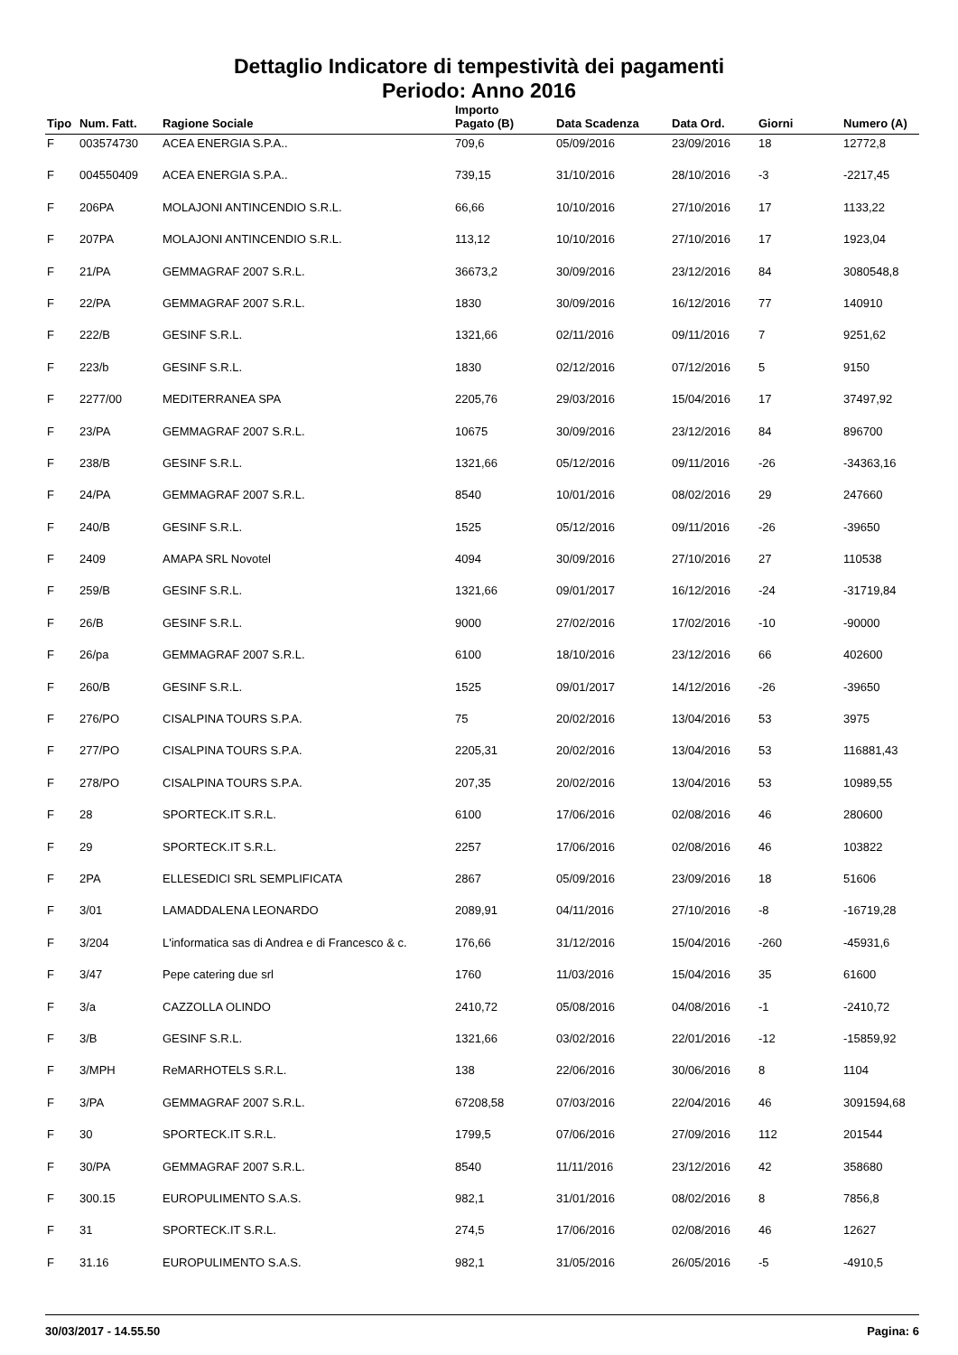Dettaglio Indicatore di tempestività dei pagamenti
Periodo: Anno 2016
| Tipo | Num. Fatt. | Ragione Sociale | Importo Pagato (B) | Data Scadenza | Data Ord. | Giorni | Numero (A) |
| --- | --- | --- | --- | --- | --- | --- | --- |
| F | 003574730 | ACEA ENERGIA S.P.A.. | 709,6 | 05/09/2016 | 23/09/2016 | 18 | 12772,8 |
| F | 004550409 | ACEA ENERGIA S.P.A.. | 739,15 | 31/10/2016 | 28/10/2016 | -3 | -2217,45 |
| F | 206PA | MOLAJONI ANTINCENDIO S.R.L. | 66,66 | 10/10/2016 | 27/10/2016 | 17 | 1133,22 |
| F | 207PA | MOLAJONI ANTINCENDIO S.R.L. | 113,12 | 10/10/2016 | 27/10/2016 | 17 | 1923,04 |
| F | 21/PA | GEMMAGRAF 2007 S.R.L. | 36673,2 | 30/09/2016 | 23/12/2016 | 84 | 3080548,8 |
| F | 22/PA | GEMMAGRAF 2007 S.R.L. | 1830 | 30/09/2016 | 16/12/2016 | 77 | 140910 |
| F | 222/B | GESINF S.R.L. | 1321,66 | 02/11/2016 | 09/11/2016 | 7 | 9251,62 |
| F | 223/b | GESINF S.R.L. | 1830 | 02/12/2016 | 07/12/2016 | 5 | 9150 |
| F | 2277/00 | MEDITERRANEA SPA | 2205,76 | 29/03/2016 | 15/04/2016 | 17 | 37497,92 |
| F | 23/PA | GEMMAGRAF 2007 S.R.L. | 10675 | 30/09/2016 | 23/12/2016 | 84 | 896700 |
| F | 238/B | GESINF S.R.L. | 1321,66 | 05/12/2016 | 09/11/2016 | -26 | -34363,16 |
| F | 24/PA | GEMMAGRAF 2007 S.R.L. | 8540 | 10/01/2016 | 08/02/2016 | 29 | 247660 |
| F | 240/B | GESINF S.R.L. | 1525 | 05/12/2016 | 09/11/2016 | -26 | -39650 |
| F | 2409 | AMAPA SRL Novotel | 4094 | 30/09/2016 | 27/10/2016 | 27 | 110538 |
| F | 259/B | GESINF S.R.L. | 1321,66 | 09/01/2017 | 16/12/2016 | -24 | -31719,84 |
| F | 26/B | GESINF S.R.L. | 9000 | 27/02/2016 | 17/02/2016 | -10 | -90000 |
| F | 26/pa | GEMMAGRAF 2007 S.R.L. | 6100 | 18/10/2016 | 23/12/2016 | 66 | 402600 |
| F | 260/B | GESINF S.R.L. | 1525 | 09/01/2017 | 14/12/2016 | -26 | -39650 |
| F | 276/PO | CISALPINA TOURS S.P.A. | 75 | 20/02/2016 | 13/04/2016 | 53 | 3975 |
| F | 277/PO | CISALPINA TOURS S.P.A. | 2205,31 | 20/02/2016 | 13/04/2016 | 53 | 116881,43 |
| F | 278/PO | CISALPINA TOURS S.P.A. | 207,35 | 20/02/2016 | 13/04/2016 | 53 | 10989,55 |
| F | 28 | SPORTECK.IT S.R.L. | 6100 | 17/06/2016 | 02/08/2016 | 46 | 280600 |
| F | 29 | SPORTECK.IT S.R.L. | 2257 | 17/06/2016 | 02/08/2016 | 46 | 103822 |
| F | 2PA | ELLESEDICI SRL SEMPLIFICATA | 2867 | 05/09/2016 | 23/09/2016 | 18 | 51606 |
| F | 3/01 | LAMADDALENA LEONARDO | 2089,91 | 04/11/2016 | 27/10/2016 | -8 | -16719,28 |
| F | 3/204 | L'informatica sas di Andrea e di Francesco & c. | 176,66 | 31/12/2016 | 15/04/2016 | -260 | -45931,6 |
| F | 3/47 | Pepe catering due srl | 1760 | 11/03/2016 | 15/04/2016 | 35 | 61600 |
| F | 3/a | CAZZOLLA OLINDO | 2410,72 | 05/08/2016 | 04/08/2016 | -1 | -2410,72 |
| F | 3/B | GESINF S.R.L. | 1321,66 | 03/02/2016 | 22/01/2016 | -12 | -15859,92 |
| F | 3/MPH | ReMARHOTELS S.R.L. | 138 | 22/06/2016 | 30/06/2016 | 8 | 1104 |
| F | 3/PA | GEMMAGRAF 2007 S.R.L. | 67208,58 | 07/03/2016 | 22/04/2016 | 46 | 3091594,68 |
| F | 30 | SPORTECK.IT S.R.L. | 1799,5 | 07/06/2016 | 27/09/2016 | 112 | 201544 |
| F | 30/PA | GEMMAGRAF 2007 S.R.L. | 8540 | 11/11/2016 | 23/12/2016 | 42 | 358680 |
| F | 300.15 | EUROPULIMENTO S.A.S. | 982,1 | 31/01/2016 | 08/02/2016 | 8 | 7856,8 |
| F | 31 | SPORTECK.IT S.R.L. | 274,5 | 17/06/2016 | 02/08/2016 | 46 | 12627 |
| F | 31.16 | EUROPULIMENTO S.A.S. | 982,1 | 31/05/2016 | 26/05/2016 | -5 | -4910,5 |
30/03/2017 - 14.55.50 Pagina: 6